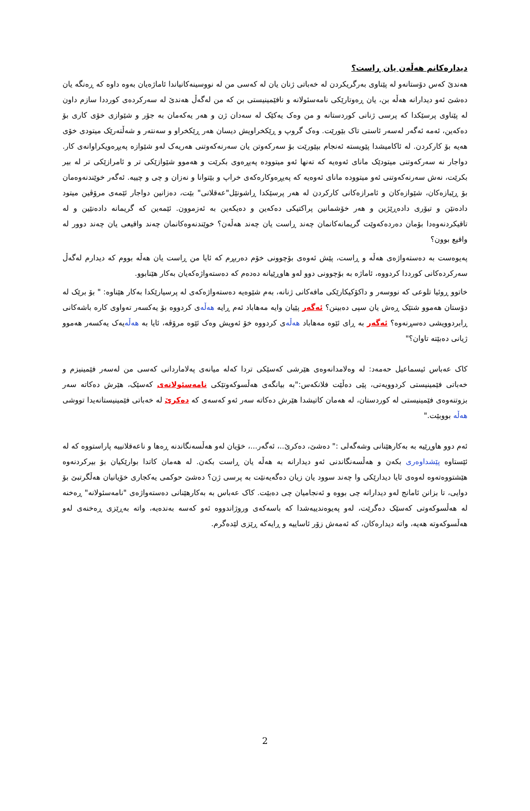دیدارەکانم هەڵەن یان ڕاست؟
هەندێ کەس دۆستانەو لە پێناوی بەرگریکردن لە خەباتی ژنان یان لە کەسی من لە نووسینەکانیاندا ئاماژەیان بەوە داوە کە ڕەنگە یان دەشێ ئەو دیدارانە هەڵە بن، یان ڕەوتارێکی نامەسئولانە و نافێمینیستی بن کە من لەگەڵ هەندێ لە سەرکردەی کورددا سازم داون لە پێناوی پرسێکدا کە پرسی ژنانی کوردستانە و من وەک یەکێک لە سەدان ژن و هەر یەکەمان بە جۆر و شێوازی خۆی کاری بۆ دەکەین، ئەمە ئەگەر لەسەر ئاستی تاک بێورێت. وەک گروپ و ڕێکخراویش دیسان هەر ڕێکخراو و سەنتەر و شەڵتەرێک میتودی خۆی هەیە بۆ کارکردن. لە ئاکامیشدا پێویستە ئەنجام بپێورێت بۆ سەرکەوتن یان سەرنەکەوتنی هەریەک لەو شێوازە پەیڕەویکراوانەی کار. دواجار نە سەرکەوتنی میتودێک مانای ئەوەیە کە تەنها ئەو میتوودە پەیڕەوی بکرێت و هەموو شێوازێکی تر و ئامرازێکی تر لە بیر بکرێت، نەش سەرنەکەوتنی ئەو میتوودە مانای ئەوەیە کە پەیڕەوکارەکەی خراپ و بێتوانا و نەزان و چی و چییە. ئەگەر خوێندنەوەمان بۆ ڕێبازەکان، شێوازەکان و ئامرازەکانی کارکردن لە هەر پرسێکدا ڕاشونێل"عەقلانی" بێت، دەزانین دواجار ئێمەی مرۆڤین میتود دادەنێن و تیۆری دادەڕێژین و هەر خۆشمانین پراکتیکی دەکەین و دەیکەین بە ئەزموون. ئێمەین کە گریمانە دادەنێین و لە تاقیکردنەوەدا بۆمان دەردەکەوێت گریمانەکانمان چەند ڕاست یان چەند هەڵەن؟ خوێندنەوەکانمان چەند واقیعی یان چەند دوور لە واقیع بوون؟
پەیوەست بە دەستەواژەی هەڵە و ڕاست، پێش ئەوەی بۆچوونی خۆم دەربڕم کە ئایا من ڕاست یان هەڵە بووم کە دیدارم لەگەڵ سەرکردەکانی کورددا کردووە، ئاماژە بە بۆچوونی دوو لەو هاوڕێیانە دەدەم کە دەستەواژەکەیان بەکار هێنابوو.
خاتوو ڕوئیا تلوعی کە نووسەر و داکۆکیکارێکی مافەکانی ژنانە، بەم شێوەیە دەستەواژەکەی لە پرسیارێکدا بەکار هێناوە: " بۆ برێک لە دۆستان هەموو شتێک ڕەش یان سپی دەبینن؟ ئەگەر پێیان وایە مەهاباد ئەم ڕایە هەڵەی کردووە بۆ یەکسەر تەواوی کارە باشەکانی ڕابردوویشی دەسڕنەوە؟ ئەگەر بە ڕای ئێوە مەهاباد هەڵەی کردووە خۆ ئەویش وەک ئێوە مرۆڤە، ئایا بە هەڵەیەک یەکسەر هەموو ژیانی دەبێتە تاوان؟"
کاک عەباس ئیسماعیل حەمەد: لە وەلامدانەوەی هێرشی کەسێکی تردا کەلە میانەی پەلاماردانی کەسی من لەسەر فێمینیزم و خەباتی فێمینیستی کردوویەتی، پێی دەڵێت فلانکەس:"بە بیانگەی هەڵسوکەوتێکی نامەسئولانەی کەسێک، هێرش دەکاتە سەر بزوتنەوەی فێمینیستی لە کوردستان، لە هەمان کاتیشدا هێرش دەکاتە سەر ئەو کەسەی کە دەکرێ لە خەباتی فێمینیستانەیدا تووشی هەڵە بووبێت."
ئەم دوو هاوڕێیە بە بەکارهێنانی وشەگەلی :" دەشێ، دەکرێ..، ئەگەر...، خۆیان لەو هەڵسەنگاندنە ڕەها و ناعەقلانییە پاراستووە کە لە ئێستاوە پێشداوەری بکەن و هەڵسەنگاندنی ئەو دیدارانە بە هەڵە یان ڕاست بکەن. لە هەمان کاتدا بوارێکیان بۆ بیرکردنەوە هێشتووەتەوە لەوەی ئایا دیدارێکی وا چەند سوود یان زیان دەگەیەنێت بە پرسی ژن؟ دەشێ حوکمی یەکجاری خۆیانیان هەڵگرتبێ بۆ دوایی، تا بزانن ئامانج لەو دیدارانە چی بووە و ئەنجامیان چی دەبێت. کاک عەباس بە بەکارهێنانی دەستەواژەی "نامەسئولانە" ڕەخنە لە هەڵسوکەوتی کەسێک دەگرێت، لەو پەیوەندییەشدا کە باسەکەی وروژاندووە ئەو کەسە بەندەیە، واتە بەڕێزی ڕەخنەی لەو هەڵسوکەوتە هەیە، واتە دیدارەکان، کە ئەمەش زۆر ئاساییە و ڕایەکە ڕێزی لێدەگرم.
2